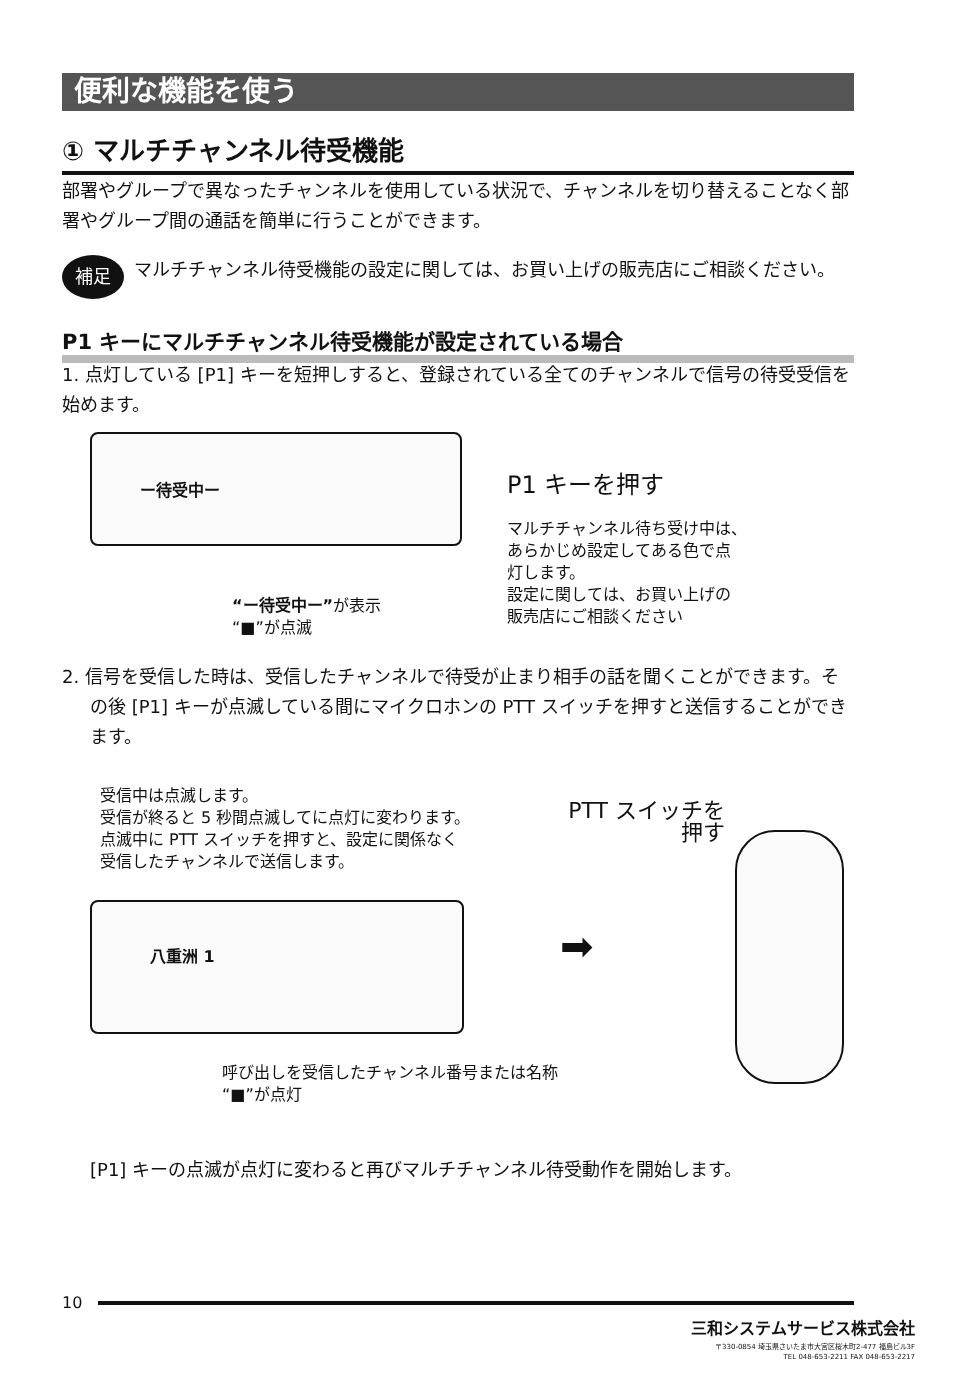便利な機能を使う
① マルチチャンネル待受機能
部署やグループで異なったチャンネルを使用している状況で、チャンネルを切り替えることなく部署やグループ間の通話を簡単に行うことができます。
補足
マルチチャンネル待受機能の設定に関しては、お買い上げの販売店にご相談ください。
P1 キーにマルチチャンネル待受機能が設定されている場合
1. 点灯している [P1] キーを短押しすると、登録されている全てのチャンネルで信号の待受受信を始めます。
ー待受中ー P1 キーを押す
マルチチャンネル待ち受け中は、
あらかじめ設定してある色で点
灯します。
設定に関しては、お買い上げの
販売店にご相談ください
“ー待受中ー”が表示
“■”が点滅
2. 信号を受信した時は、受信したチャンネルで待受が止まり相手の話を聞くことができます。その後 [P1] キーが点滅している間にマイクロホンの PTT スイッチを押すと送信することができます。
受信中は点滅します。
受信が終ると 5 秒間点滅してに点灯に変わります。
点滅中に PTT スイッチを押すと、設定に関係なく
受信したチャンネルで送信します。
PTT スイッチを
押す
八重洲 1 ➡
呼び出しを受信したチャンネル番号または名称
“■”が点灯
[P1] キーの点滅が点灯に変わると再びマルチチャンネル待受動作を開始します。
10
三和システムサービス株式会社
〒330-0854 埼玉県さいたま市大宮区桜木町2-477 福島ビル3F
TEL 048-653-2211 FAX 048-653-2217